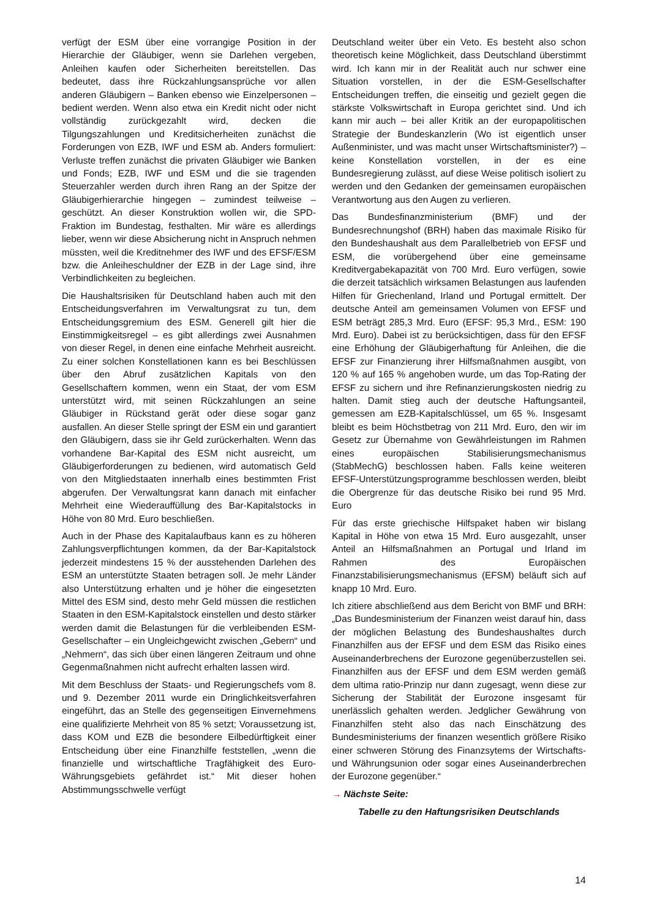verfügt der ESM über eine vorrangige Position in der Hierarchie der Gläubiger, wenn sie Darlehen vergeben, Anleihen kaufen oder Sicherheiten bereitstellen. Das bedeutet, dass ihre Rückzahlungsansprüche vor allen anderen Gläubigern – Banken ebenso wie Einzelpersonen – bedient werden. Wenn also etwa ein Kredit nicht oder nicht vollständig zurückgezahlt wird, decken die Tilgungszahlungen und Kreditsicherheiten zunächst die Forderungen von EZB, IWF und ESM ab. Anders formuliert: Verluste treffen zunächst die privaten Gläubiger wie Banken und Fonds; EZB, IWF und ESM und die sie tragenden Steuerzahler werden durch ihren Rang an der Spitze der Gläubigerhierarchie hingegen – zumindest teilweise – geschützt. An dieser Konstruktion wollen wir, die SPD-Fraktion im Bundestag, festhalten. Mir wäre es allerdings lieber, wenn wir diese Absicherung nicht in Anspruch nehmen müssten, weil die Kreditnehmer des IWF und des EFSF/ESM bzw. die Anleiheschuldner der EZB in der Lage sind, ihre Verbindlichkeiten zu begleichen.
Die Haushaltsrisiken für Deutschland haben auch mit den Entscheidungsverfahren im Verwaltungsrat zu tun, dem Entscheidungsgremium des ESM. Generell gilt hier die Einstimmigkeitsregel – es gibt allerdings zwei Ausnahmen von dieser Regel, in denen eine einfache Mehrheit ausreicht. Zu einer solchen Konstellationen kann es bei Beschlüssen über den Abruf zusätzlichen Kapitals von den Gesellschaftern kommen, wenn ein Staat, der vom ESM unterstützt wird, mit seinen Rückzahlungen an seine Gläubiger in Rückstand gerät oder diese sogar ganz ausfallen. An dieser Stelle springt der ESM ein und garantiert den Gläubigern, dass sie ihr Geld zurückerhalten. Wenn das vorhandene Bar-Kapital des ESM nicht ausreicht, um Gläubigerforderungen zu bedienen, wird automatisch Geld von den Mitgliedstaaten innerhalb eines bestimmten Frist abgerufen. Der Verwaltungsrat kann danach mit einfacher Mehrheit eine Wiederauffüllung des Bar-Kapitalstocks in Höhe von 80 Mrd. Euro beschließen.
Auch in der Phase des Kapitalaufbaus kann es zu höheren Zahlungsverpflichtungen kommen, da der Bar-Kapitalstock jederzeit mindestens 15 % der ausstehenden Darlehen des ESM an unterstützte Staaten betragen soll. Je mehr Länder also Unterstützung erhalten und je höher die eingesetzten Mittel des ESM sind, desto mehr Geld müssen die restlichen Staaten in den ESM-Kapitalstock einstellen und desto stärker werden damit die Belastungen für die verbleibenden ESM-Gesellschafter – ein Ungleichgewicht zwischen „Gebern“ und „Nehmern“, das sich über einen längeren Zeitraum und ohne Gegenmaßnahmen nicht aufrecht erhalten lassen wird.
Mit dem Beschluss der Staats- und Regierungschefs vom 8. und 9. Dezember 2011 wurde ein Dringlichkeitsverfahren eingeführt, das an Stelle des gegenseitigen Einvernehmens eine qualifizierte Mehrheit von 85 % setzt; Voraussetzung ist, dass KOM und EZB die besondere Eilbedürftigkeit einer Entscheidung über eine Finanzhilfe feststellen, „wenn die finanzielle und wirtschaftliche Tragfähigkeit des Euro-Währungsgebiets gefährdet ist.“ Mit dieser hohen Abstimmungsschwelle verfügt
Deutschland weiter über ein Veto. Es besteht also schon theoretisch keine Möglichkeit, dass Deutschland überstimmt wird. Ich kann mir in der Realität auch nur schwer eine Situation vorstellen, in der die ESM-Gesellschafter Entscheidungen treffen, die einseitig und gezielt gegen die stärkste Volkswirtschaft in Europa gerichtet sind. Und ich kann mir auch – bei aller Kritik an der europapolitischen Strategie der Bundeskanzlerin (Wo ist eigentlich unser Außenminister, und was macht unser Wirtschaftsminister?) – keine Konstellation vorstellen, in der es eine Bundesregierung zulässt, auf diese Weise politisch isoliert zu werden und den Gedanken der gemeinsamen europäischen Verantwortung aus den Augen zu verlieren.
Das Bundesfinanzministerium (BMF) und der Bundesrechnungshof (BRH) haben das maximale Risiko für den Bundeshaushalt aus dem Parallelbetrieb von EFSF und ESM, die vorübergehend über eine gemeinsame Kreditvergabekapazität von 700 Mrd. Euro verfügen, sowie die derzeit tatsächlich wirksamen Belastungen aus laufenden Hilfen für Griechenland, Irland und Portugal ermittelt. Der deutsche Anteil am gemeinsamen Volumen von EFSF und ESM beträgt 285,3 Mrd. Euro (EFSF: 95,3 Mrd., ESM: 190 Mrd. Euro). Dabei ist zu berücksichtigen, dass für den EFSF eine Erhöhung der Gläubigerhaftung für Anleihen, die die EFSF zur Finanzierung ihrer Hilfsmaßnahmen ausgibt, von 120 % auf 165 % angehoben wurde, um das Top-Rating der EFSF zu sichern und ihre Refinanzierungskosten niedrig zu halten. Damit stieg auch der deutsche Haftungsanteil, gemessen am EZB-Kapitalschlüssel, um 65 %. Insgesamt bleibt es beim Höchstbetrag von 211 Mrd. Euro, den wir im Gesetz zur Übernahme von Gewährleistungen im Rahmen eines europäischen Stabilisierungsmechanismus (StabMechG) beschlossen haben. Falls keine weiteren EFSF-Unterstützungsprogramme beschlossen werden, bleibt die Obergrenze für das deutsche Risiko bei rund 95 Mrd. Euro
Für das erste griechische Hilfspaket haben wir bislang Kapital in Höhe von etwa 15 Mrd. Euro ausgezahlt, unser Anteil an Hilfsmaßnahmen an Portugal und Irland im Rahmen des Europäischen Finanzstabilisierungsmechanismus (EFSM) beläuft sich auf knapp 10 Mrd. Euro.
Ich zitiere abschließend aus dem Bericht von BMF und BRH: „Das Bundesministerium der Finanzen weist darauf hin, dass der möglichen Belastung des Bundeshaushaltes durch Finanzhilfen aus der EFSF und dem ESM das Risiko eines Auseinanderbrechens der Eurozone gegenüberzustellen sei. Finanzhilfen aus der EFSF und dem ESM werden gemäß dem ultima ratio-Prinzip nur dann zugesagt, wenn diese zur Sicherung der Stabilität der Eurozone insgesamt für unerlässlich gehalten werden. Jedglicher Gewährung von Finanzhilfen steht also das nach Einschätzung des Bundesministeriums der finanzen wesentlich größere Risiko einer schweren Störung des Finanzsytems der Wirtschafts- und Währungsunion oder sogar eines Auseinanderbrechen der Eurozone gegenüber.“
→ Nächste Seite:
Tabelle zu den Haftungsrisiken Deutschlands
14